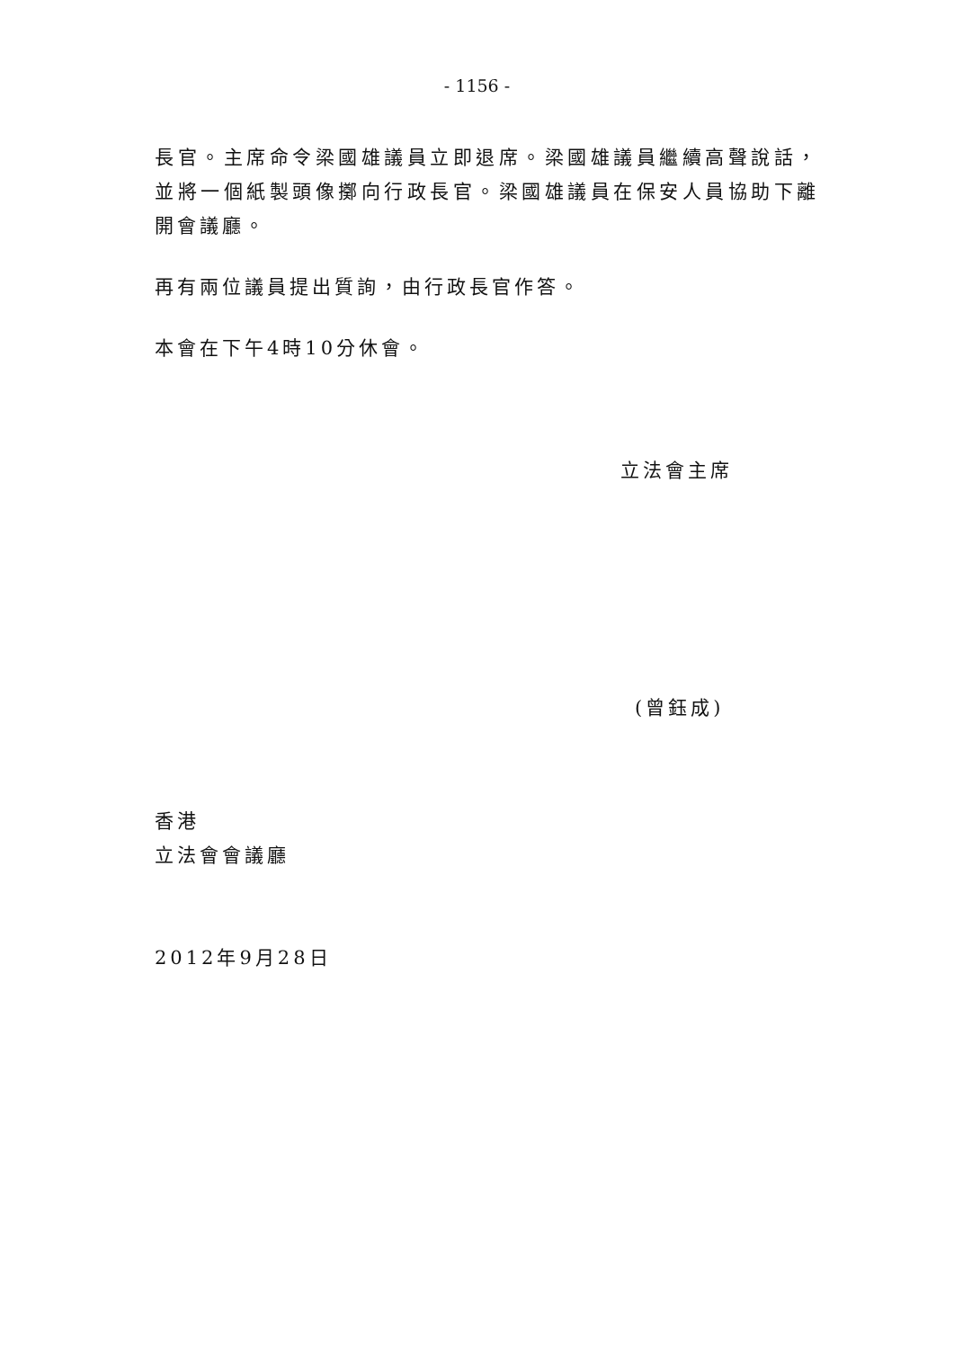- 1156 -
長官。主席命令梁國雄議員立即退席。梁國雄議員繼續高聲說話，並將一個紙製頭像擲向行政長官。梁國雄議員在保安人員協助下離開會議廳。
再有兩位議員提出質詢，由行政長官作答。
本會在下午4時10分休會。
立法會主席
(曾鈺成)
香港
立法會會議廳
2012年9月28日